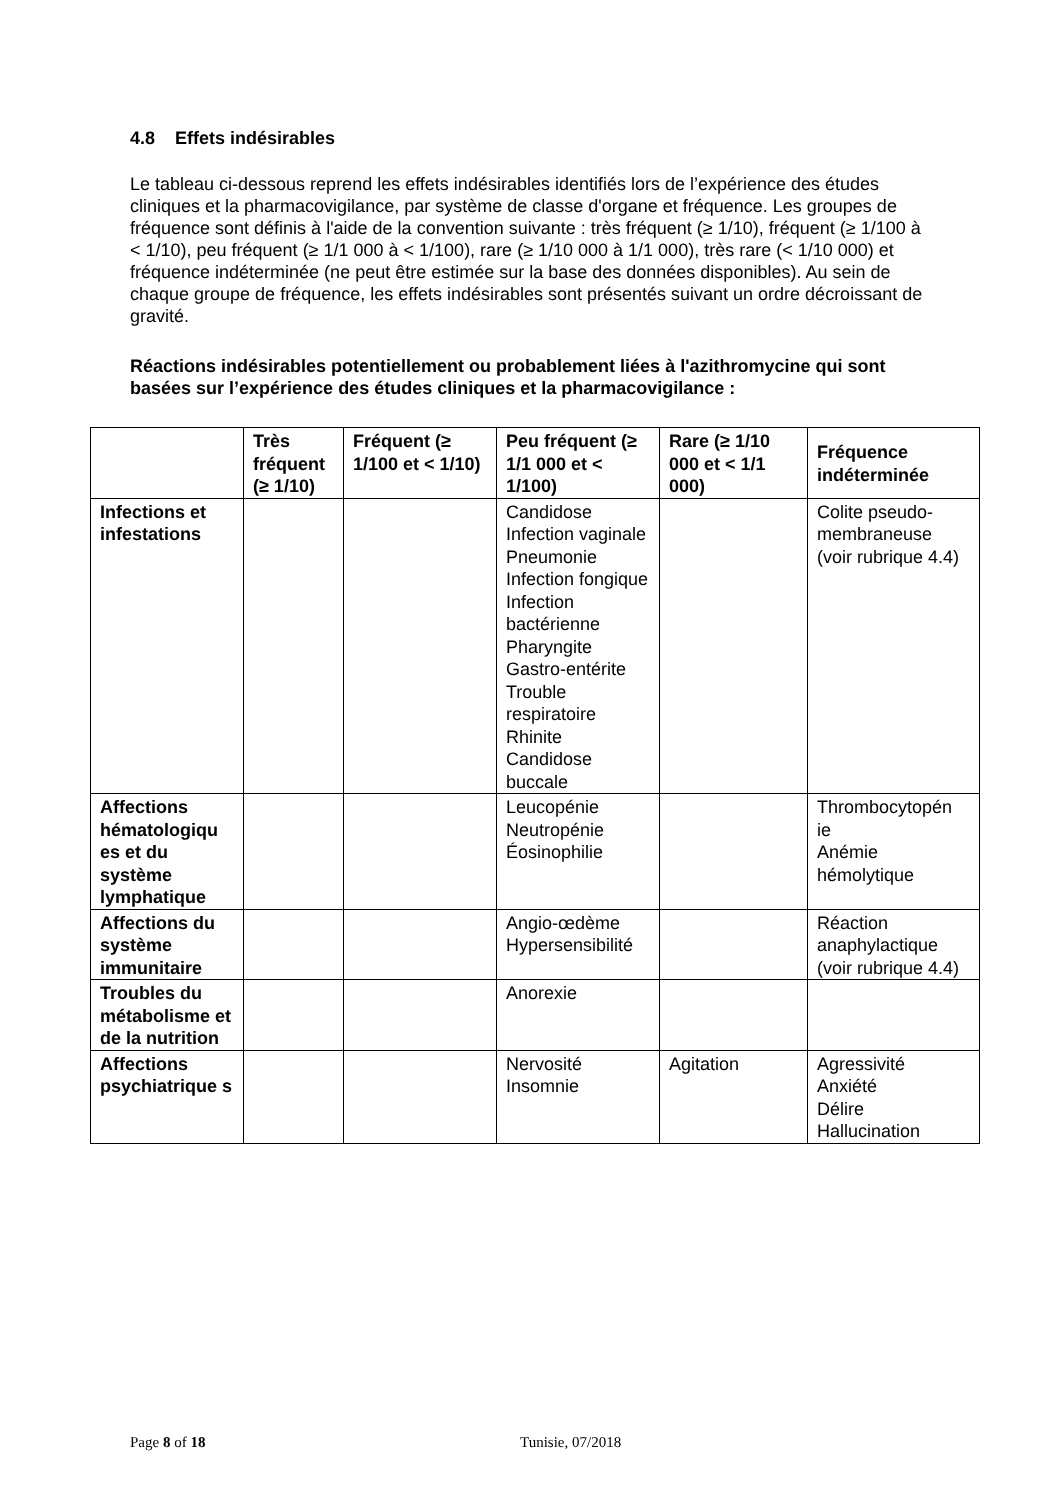4.8 Effets indésirables
Le tableau ci-dessous reprend les effets indésirables identifiés lors de l’expérience des études cliniques et la pharmacovigilance, par système de classe d'organe et fréquence. Les groupes de fréquence sont définis à l'aide de la convention suivante : très fréquent (≥ 1/10), fréquent (≥ 1/100 à < 1/10), peu fréquent (≥ 1/1 000 à < 1/100), rare (≥ 1/10 000 à 1/1 000), très rare (< 1/10 000) et fréquence indéterminée (ne peut être estimée sur la base des données disponibles). Au sein de chaque groupe de fréquence, les effets indésirables sont présentés suivant un ordre décroissant de gravité.
Réactions indésirables potentiellement ou probablement liées à l'azithromycine qui sont basées sur l’expérience des études cliniques et la pharmacovigilance :
| | Très fréquent (≥ 1/10) | Fréquent (≥ 1/100 et < 1/10) | Peu fréquent (≥ 1/1 000 et < 1/100) | Rare (≥ 1/10 000 et < 1/1 000) | Fréquence indéterminée |
| --- | --- | --- | --- | --- | --- |
| Infections et infestations | | | Candidose Infection vaginale Pneumonie Infection fongique Infection bactérienne Pharyngite Gastro-entérite Trouble respiratoire Rhinite Candidose buccale | | Colite pseudo-membraneuse (voir rubrique 4.4) |
| Affections hématologiqu es et du système lymphatique | | | Leucopénie Neutropénie Éosinophilie | | Thrombocytopén ie Anémie hémolytique |
| Affections du système immunitaire | | | Angio-œdème Hypersensibilité | | Réaction anaphylactique (voir rubrique 4.4) |
| Troubles du métabolisme et de la nutrition | | | Anorexie | | |
| Affections psychiatrique s | | | Nervosité Insomnie | Agitation | Agressivité Anxiété Délire Hallucination |
Page 8 of 18 Tunisie, 07/2018